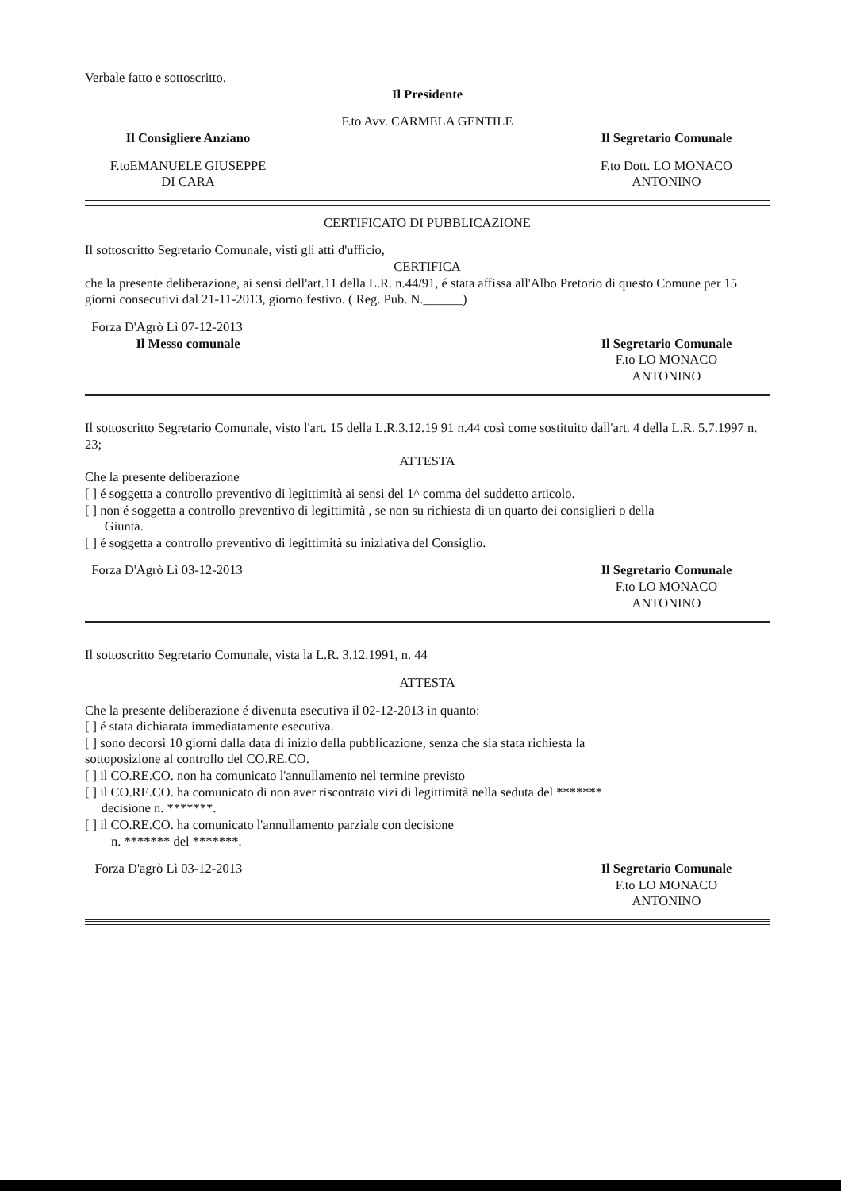Verbale fatto e sottoscritto.
Il Presidente
F.to Avv. CARMELA GENTILE
Il Consigliere Anziano Il Segretario Comunale
F.toEMANUELE GIUSEPPE
DI CARA
F.to Dott. LO MONACO
ANTONINO
CERTIFICATO DI PUBBLICAZIONE
Il sottoscritto Segretario Comunale, visti gli atti d'ufficio,
CERTIFICA
che la presente deliberazione, ai sensi dell'art.11 della L.R. n.44/91, é stata affissa all'Albo Pretorio di questo Comune per 15 giorni consecutivi dal 21-11-2013, giorno festivo. ( Reg. Pub. N.______)
Forza D'Agrò Lì 07-12-2013
Il Messo comunale Il Segretario Comunale
F.to LO MONACO
ANTONINO
Il sottoscritto Segretario Comunale, visto l'art. 15 della L.R.3.12.19 91 n.44 così come sostituito dall'art. 4 della L.R. 5.7.1997 n. 23;
ATTESTA
Che la presente deliberazione
[ ] é soggetta a controllo preventivo di legittimità ai sensi del 1^ comma del suddetto articolo.
[ ] non é soggetta a controllo preventivo di legittimità , se non su richiesta di un quarto dei consiglieri o della
Giunta.
[ ] é soggetta a controllo preventivo di legittimità su iniziativa del Consiglio.
Forza D'Agrò Lì 03-12-2013 Il Segretario Comunale
F.to LO MONACO
ANTONINO
Il sottoscritto Segretario Comunale, vista la L.R. 3.12.1991, n. 44
ATTESTA
Che la presente deliberazione é divenuta esecutiva il 02-12-2013 in quanto:
[ ] é stata dichiarata immediatamente esecutiva.
[ ] sono decorsi 10 giorni dalla data di inizio della pubblicazione, senza che sia stata richiesta la
sottoposizione al controllo del CO.RE.CO.
[ ] il CO.RE.CO. non ha comunicato l'annullamento nel termine previsto
[ ] il CO.RE.CO. ha comunicato di non aver riscontrato vizi di legittimità nella seduta del *******
decisione n. *******.
[ ] il CO.RE.CO. ha comunicato l'annullamento parziale con decisione
n. ******* del *******.
Forza D'agrò Lì 03-12-2013 Il Segretario Comunale
F.to LO MONACO
ANTONINO